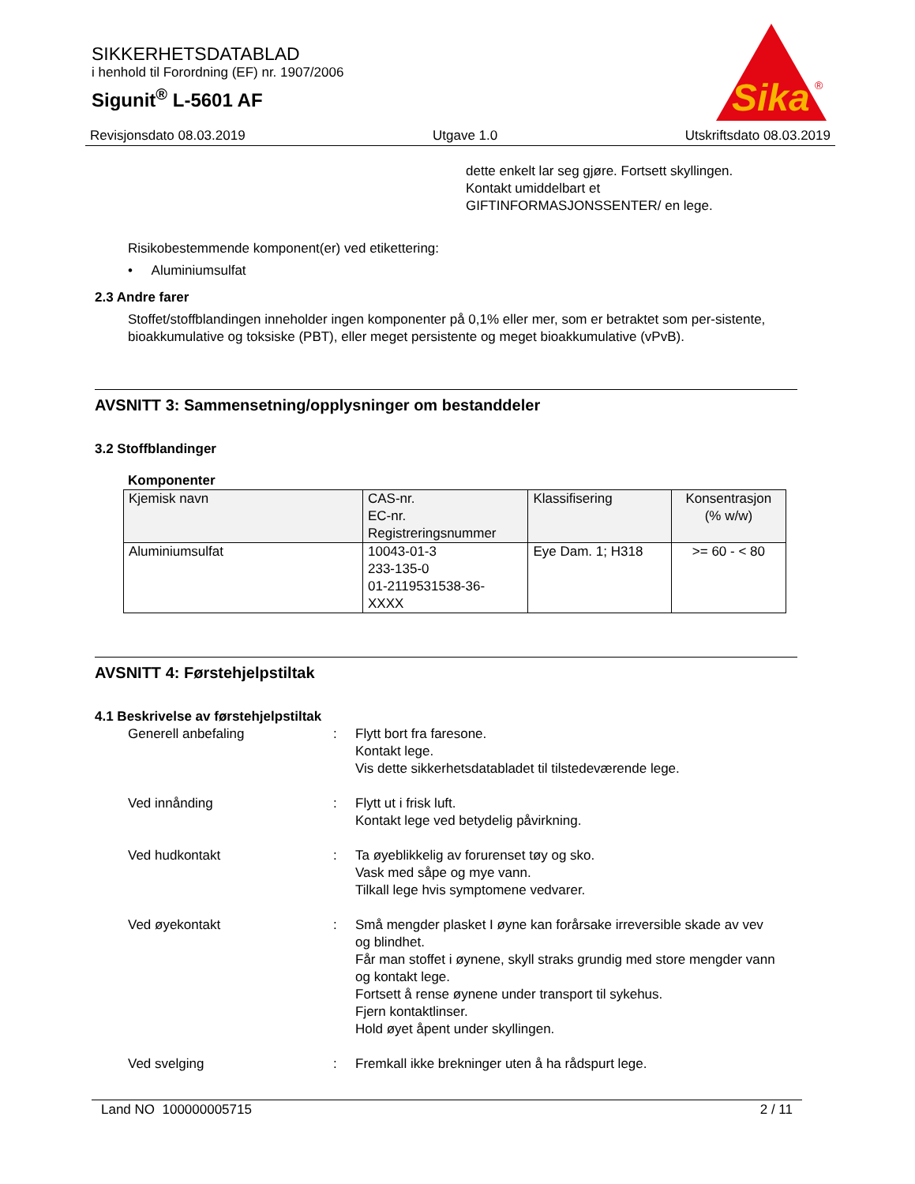SIKKERHETSDATABLAD
i henhold til Forordning (EF) nr. 1907/2006
Sigunit<sup>®</sup> L-5601 AF
Sika
®
Revisjonsdato 08.03.2019 Utgave 1.0 Utskriftsdato 08.03.2019
dette enkelt lar seg gjøre. Fortsett skyllingen.
Kontakt umiddelbart et
GIFTINFORMASJONSSENTER/ en lege.
Risikobestemmende komponent(er) ved etikettering:
• Aluminiumsulfat
2.3 Andre farer
Stoffet/stoffblandingen inneholder ingen komponenter på 0,1% eller mer, som er betraktet som per-sistente, bioakkumulative og toksiske (PBT), eller meget persistente og meget bioakkumulative (vPvB).
AVSNITT 3: Sammensetning/opplysninger om bestanddeler
3.2 Stoffblandinger
Komponenter
| Kjemisk navn | CAS-nr. EC-nr. Registreringsnummer | Klassifisering | Konsentrasjon (% w/w) |
| --- | --- | --- | --- |
| Aluminiumsulfat | 10043-01-3 233-135-0 01-2119531538-36- XXXX | Eye Dam. 1; H318 | >= 60 - < 80 |
AVSNITT 4: Førstehjelpstiltak
4.1 Beskrivelse av førstehjelpstiltak
| Generell anbefaling | : | Flytt bort fra faresone. Kontakt lege. Vis dette sikkerhetsdatabladet til tilstedeværende lege. |
| Ved innånding | : | Flytt ut i frisk luft. Kontakt lege ved betydelig påvirkning. |
| Ved hudkontakt | : | Ta øyeblikkelig av forurenset tøy og sko. Vask med såpe og mye vann. Tilkall lege hvis symptomene vedvarer. |
| Ved øyekontakt | : | Små mengder plasket I øyne kan forårsake irreversible skade av vev og blindhet. Får man stoffet i øynene, skyll straks grundig med store mengder vann og kontakt lege. Fortsett å rense øynene under transport til sykehus. Fjern kontaktlinser. Hold øyet åpent under skyllingen. |
| Ved svelging | : | Fremkall ikke brekninger uten å ha rådspurt lege. |
Land NO 100000005715 2 / 11